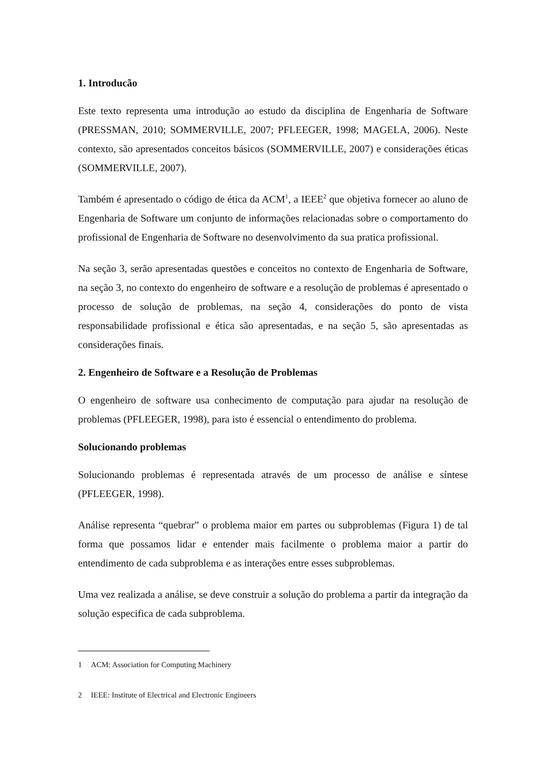1. Introducão
Este texto representa uma introdução ao estudo da disciplina de Engenharia de Software (PRESSMAN, 2010; SOMMERVILLE, 2007; PFLEEGER, 1998; MAGELA, 2006). Neste contexto, são apresentados conceitos básicos (SOMMERVILLE, 2007) e considerações éticas (SOMMERVILLE, 2007).
Também é apresentado o código de ética da ACM<sup>1</sup>, a IEEE<sup>2</sup> que objetiva fornecer ao aluno de Engenharia de Software um conjunto de informações relacionadas sobre o comportamento do profissional de Engenharia de Software no desenvolvimento da sua pratica profissional.
Na seção 3, serão apresentadas questões e conceitos no contexto de Engenharia de Software, na seção 3, no contexto do engenheiro de software e a resolução de problemas é apresentado o processo de solução de problemas, na seção 4, considerações do ponto de vista responsabilidade profissional e ética são apresentadas, e na seção 5, são apresentadas as considerações finais.
2. Engenheiro de Software e a Resolução de Problemas
O engenheiro de software usa conhecimento de computação para ajudar na resolução de problemas (PFLEEGER, 1998), para isto é essencial o entendimento do problema.
Solucionando problemas
Solucionando problemas é representada através de um processo de análise e síntese (PFLEEGER, 1998).
Análise representa “quebrar” o problema maior em partes ou subproblemas (Figura 1) de tal forma que possamos lidar e entender mais facilmente o problema maior a partir do entendimento de cada subproblema e as interações entre esses subproblemas.
Uma vez realizada a análise, se deve construir a solução do problema a partir da integração da solução especifica de cada subproblema.
1 ACM: Association for Computing Machinery
2 IEEE: Institute of Electrical and Electronic Engineers